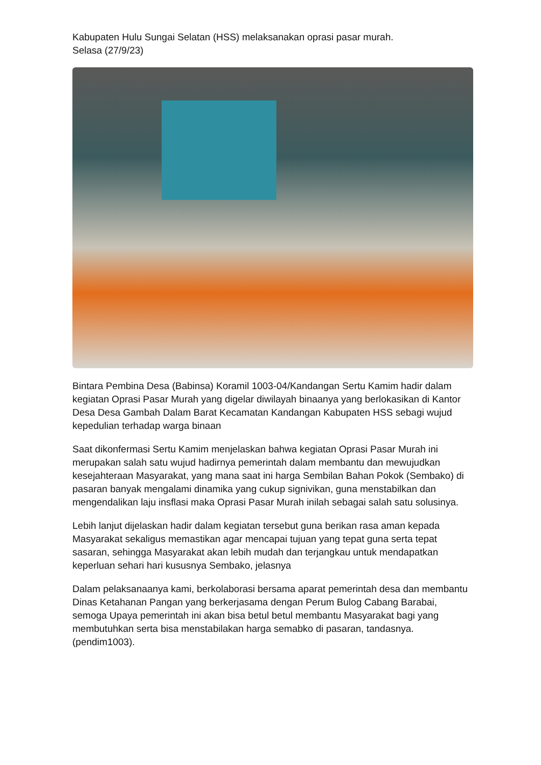Kabupaten Hulu Sungai Selatan (HSS) melaksanakan oprasi pasar murah.
Selasa (27/9/23)
Bintara Pembina Desa (Babinsa) Koramil 1003-04/Kandangan Sertu Kamim hadir dalam kegiatan Oprasi Pasar Murah yang digelar diwilayah binaanya yang berlokasikan di Kantor Desa Desa Gambah Dalam Barat Kecamatan Kandangan Kabupaten HSS sebagi wujud kepedulian terhadap warga binaan
Saat dikonfermasi Sertu Kamim menjelaskan bahwa kegiatan Oprasi Pasar Murah ini merupakan salah satu wujud hadirnya pemerintah dalam membantu dan mewujudkan kesejahteraan Masyarakat, yang mana saat ini harga Sembilan Bahan Pokok (Sembako) di pasaran banyak mengalami dinamika yang cukup signivikan, guna menstabilkan dan mengendalikan laju insflasi maka Oprasi Pasar Murah inilah sebagai salah satu solusinya.
Lebih lanjut dijelaskan hadir dalam kegiatan tersebut guna berikan rasa aman kepada Masyarakat sekaligus memastikan agar mencapai tujuan yang tepat guna serta tepat sasaran, sehingga Masyarakat akan lebih mudah dan terjangkau untuk mendapatkan keperluan sehari hari kususnya Sembako, jelasnya
Dalam pelaksanaanya kami, berkolaborasi bersama aparat pemerintah desa dan membantu Dinas Ketahanan Pangan yang berkerjasama dengan Perum Bulog Cabang Barabai, semoga Upaya pemerintah ini akan bisa betul betul membantu Masyarakat bagi yang membutuhkan serta bisa menstabilakan harga semabko di pasaran, tandasnya.(pendim1003).